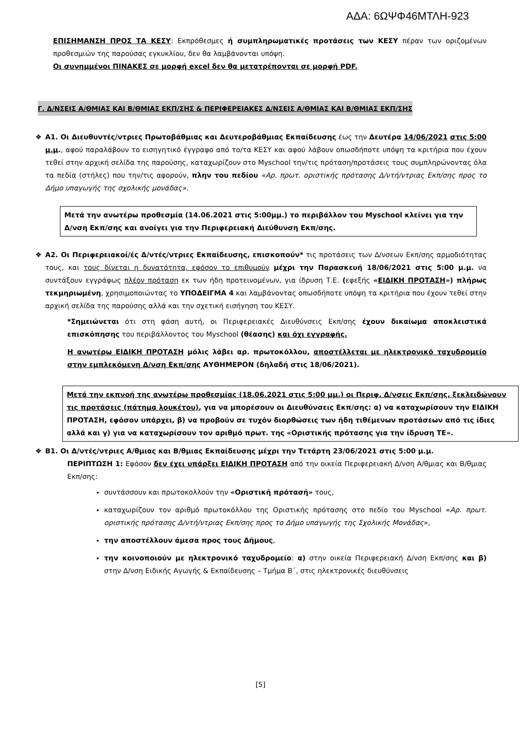ΑΔΑ: 6ΩΨΦ46ΜΤΛΗ-923
ΕΠΙΣΗΜΑΝΣΗ ΠΡΟΣ ΤΑ ΚΕΣΥ: Εκπρόθεσμες ή συμπληρωματικές προτάσεις των ΚΕΣΥ πέραν των οριζομένων προθεσμιών της παρούσας εγκυκλίου, δεν θα λαμβάνονται υπόψη.
Οι συνημμένοι ΠΙΝΑΚΕΣ σε μορφή excel δεν θα μετατρέπονται σε μορφή PDF.
Γ. Δ/ΝΣΕΙΣ Α/ΘΜΙΑΣ ΚΑΙ Β/ΘΜΙΑΣ ΕΚΠ/ΣΗΣ & ΠΕΡΙΦΕΡΕΙΑΚΕΣ Δ/ΝΣΕΙΣ Α/ΘΜΙΑΣ ΚΑΙ Β/ΘΜΙΑΣ ΕΚΠ/ΣΗΣ
❖
Α1. Οι Διευθυντές/ντριες Πρωτοβάθμιας και Δευτεροβάθμιας Εκπαίδευσης έως την Δευτέρα 14/06/2021 στις 5:00 μ.μ., αφού παραλάβουν το εισηγητικό έγγραφο από το/τα ΚΕΣΥ και αφού λάβουν οπωσδήποτε υπόψη τα κριτήρια που έχουν τεθεί στην αρχική σελίδα της παρούσης, καταχωρίζουν στο Myschool την/τις πρόταση/προτάσεις τους συμπληρώνοντας όλα τα πεδία (στήλες) που την/τις αφορούν, πλην του πεδίου «Αρ. πρωτ. οριστικής πρότασης Δ/ντή/ντριας Εκπ/σης προς το Δήμο υπαγωγής της σχολικής μονάδας».
Μετά την ανωτέρω προθεσμία (14.06.2021 στις 5:00μμ.) το περιβάλλον του Myschool κλείνει για την Δ/νση Εκπ/σης και ανοίγει για την Περιφερειακή Διεύθυνση Εκπ/σης.
❖
Α2. Οι Περιφερειακοί/ές Δ/ντές/ντριες Εκπαίδευσης, επισκοπούν* τις προτάσεις των Δ/νσεων Εκπ/σης αρμοδιότητας τους, και τους δίνεται η δυνατότητα, εφόσον το επιθυμούν μέχρι την Παρασκευή 18/06/2021 στις 5:00 μ.μ. να συντάξουν εγγράφως πλέον πρόταση εκ των ήδη προτεινομένων, για ίδρυση Τ.Ε. (εφεξής «ΕΙΔΙΚΗ ΠΡΟΤΑΣΗ») πλήρως τεκμηριωμένη, χρησιμοποιώντας το ΥΠΟΔΕΙΓΜΑ 4 και λαμβάνοντας οπωσδήποτε υπόψη τα κριτήρια που έχουν τεθεί στην αρχική σελίδα της παρούσης αλλά και την σχετική εισήγηση του ΚΕΣΥ.
*Σημειώνεται ότι στη φάση αυτή, οι Περιφερειακές Διευθύνσεις Εκπ/σης έχουν δικαίωμα αποκλειστικά επισκόπησης του περιβάλλοντος του Myschool (θέασης) και όχι εγγραφής.
Η ανωτέρω ΕΙΔΙΚΗ ΠΡΟΤΑΣΗ μόλις λάβει αρ. πρωτοκόλλου, αποστέλλεται με ηλεκτρονικό ταχυδρομείο στην εμπλεκόμενη Δ/νση Εκπ/σης ΑΥΘΗΜΕΡΟΝ (δηλαδή στις 18/06/2021).
Μετά την εκπνοή της ανωτέρω προθεσμίας (18.06.2021 στις 5:00 μμ.) οι Περιφ. Δ/νσεις Εκπ/σης, ξεκλειδώνουν τις προτάσεις (πάτημα λουκέτου), για να μπορέσουν οι Διευθύνσεις Εκπ/σης: α) να καταχωρίσουν την ΕΙΔΙΚΗ ΠΡΟΤΑΣΗ, εφόσον υπάρχει, β) να προβούν σε τυχόν διορθώσεις των ήδη τιθέμενων προτάσεων από τις ίδιες αλλά και γ) για να καταχωρίσουν τον αριθμό πρωτ. της «Οριστικής πρότασης για την ίδρυση ΤΕ».
❖
Β1. Οι Δ/ντές/ντριες Α/θμιας και Β/θμιας Εκπαίδευσης μέχρι την Τετάρτη 23/06/2021 στις 5:00 μ.μ.
ΠΕΡΙΠΤΩΣΗ 1: Εφόσον δεν έχει υπάρξει ΕΙΔΙΚΗ ΠΡΟΤΑΣΗ από την οικεία Περιφερειακή Δ/νση Α/θμιας και Β/θμιας Εκπ/σης:
συντάσσουν και πρωτοκολλούν την «Οριστική πρότασή» τους,
καταχωρίζουν τον αριθμό πρωτοκόλλου της Οριστικής πρότασης στο πεδίο του Myschool «Αρ. πρωτ. οριστικής πρότασης Δ/ντή/ντριας Εκπ/σης προς το Δήμο υπαγωγής της Σχολικής Μονάδας»,
την αποστέλλουν άμεσα προς τους Δήμους,
την κοινοποιούν με ηλεκτρονικό ταχυδρομείο: α) στην οικεία Περιφερειακή Δ/νση Εκπ/σης και β) στην Δ/νση Ειδικής Αγωγής & Εκπαίδευσης – Τμήμα Β΄, στις ηλεκτρονικές διευθύνσεις
[5]